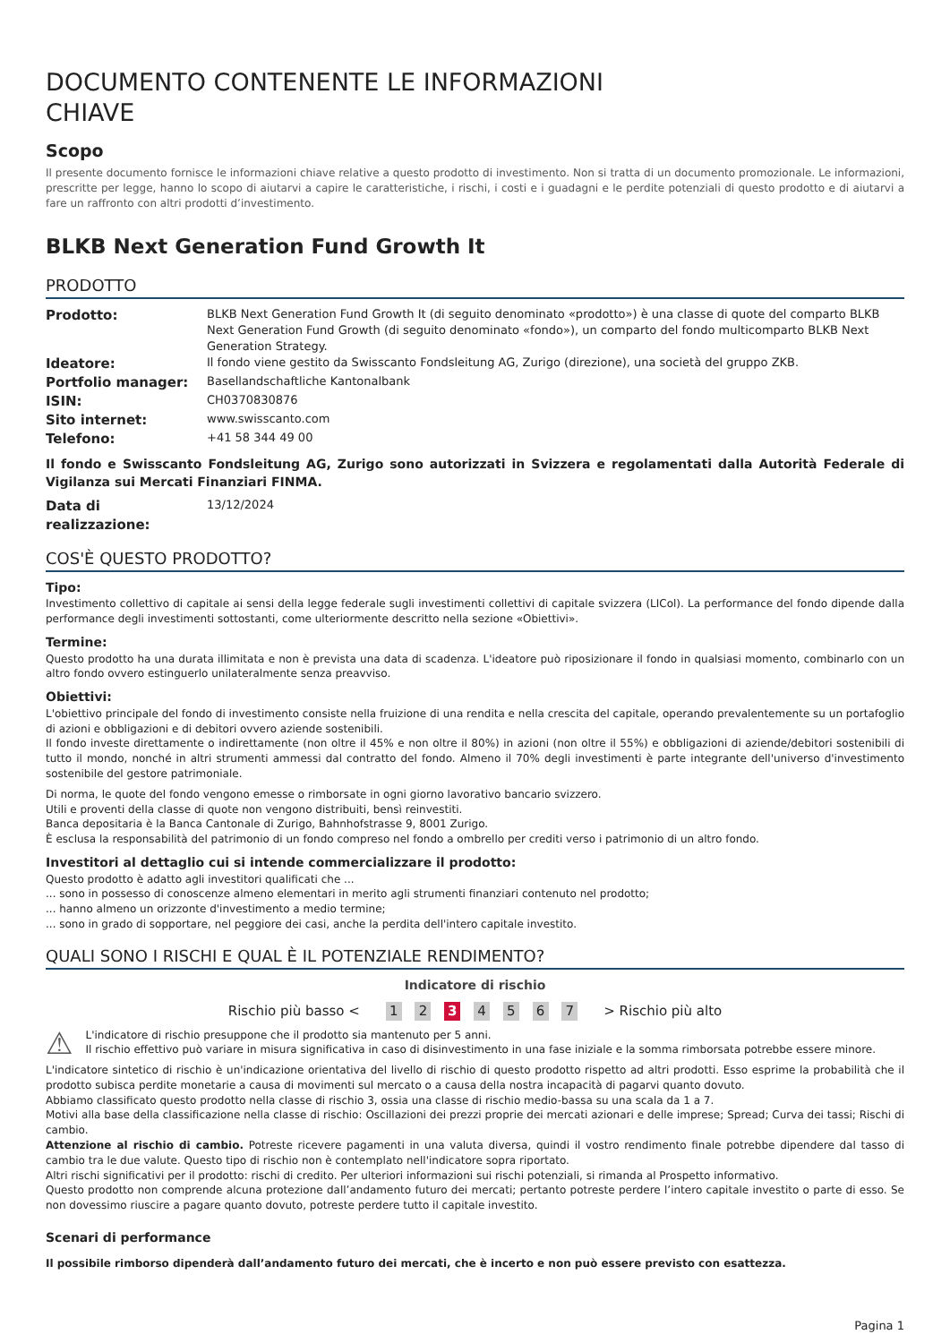DOCUMENTO CONTENENTE LE INFORMAZIONI CHIAVE
Scopo
Il presente documento fornisce le informazioni chiave relative a questo prodotto di investimento. Non si tratta di un documento promozionale. Le informazioni, prescritte per legge, hanno lo scopo di aiutarvi a capire le caratteristiche, i rischi, i costi e i guadagni e le perdite potenziali di questo prodotto e di aiutarvi a fare un raffronto con altri prodotti d’investimento.
BLKB Next Generation Fund Growth It
PRODOTTO
| Prodotto: | BLKB Next Generation Fund Growth It (di seguito denominato «prodotto») è una classe di quote del comparto BLKB Next Generation Fund Growth (di seguito denominato «fondo»), un comparto del fondo multicomparto BLKB Next Generation Strategy. |
| Ideatore: | Il fondo viene gestito da Swisscanto Fondsleitung AG, Zurigo (direzione), una società del gruppo ZKB. |
| Portfolio manager: | Basellandschaftliche Kantonalbank |
| ISIN: | CH0370830876 |
| Sito internet: | www.swisscanto.com |
| Telefono: | +41 58 344 49 00 |
Il fondo e Swisscanto Fondsleitung AG, Zurigo sono autorizzati in Svizzera e regolamentati dalla Autorità Federale di Vigilanza sui Mercati Finanziari FINMA.
| Data di realizzazione: | 13/12/2024 |
COS'È QUESTO PRODOTTO?
Tipo:
Investimento collettivo di capitale ai sensi della legge federale sugli investimenti collettivi di capitale svizzera (LICol). La performance del fondo dipende dalla performance degli investimenti sottostanti, come ulteriormente descritto nella sezione «Obiettivi».
Termine:
Questo prodotto ha una durata illimitata e non è prevista una data di scadenza. L'ideatore può riposizionare il fondo in qualsiasi momento, combinarlo con un altro fondo ovvero estinguerlo unilateralmente senza preavviso.
Obiettivi:
L'obiettivo principale del fondo di investimento consiste nella fruizione di una rendita e nella crescita del capitale, operando prevalentemente su un portafoglio di azioni e obbligazioni e di debitori ovvero aziende sostenibili.
Il fondo investe direttamente o indirettamente (non oltre il 45% e non oltre il 80%) in azioni (non oltre il 55%) e obbligazioni di aziende/debitori sostenibili di tutto il mondo, nonché in altri strumenti ammessi dal contratto del fondo. Almeno il 70% degli investimenti è parte integrante dell'universo d'investimento sostenibile del gestore patrimoniale.
Di norma, le quote del fondo vengono emesse o rimborsate in ogni giorno lavorativo bancario svizzero.
Utili e proventi della classe di quote non vengono distribuiti, bensì reinvestiti.
Banca depositaria è la Banca Cantonale di Zurigo, Bahnhofstrasse 9, 8001 Zurigo.
È esclusa la responsabilità del patrimonio di un fondo compreso nel fondo a ombrello per crediti verso i patrimonio di un altro fondo.
Investitori al dettaglio cui si intende commercializzare il prodotto:
Questo prodotto è adatto agli investitori qualificati che ...
... sono in possesso di conoscenze almeno elementari in merito agli strumenti finanziari contenuto nel prodotto;
... hanno almeno un orizzonte d'investimento a medio termine;
... sono in grado di sopportare, nel peggiore dei casi, anche la perdita dell'intero capitale investito.
QUALI SONO I RISCHI E QUAL È IL POTENZIALE RENDIMENTO?
Indicatore di rischio
Rischio più basso < 1 2 3 4 5 6 7 > Rischio più alto
⚠
L'indicatore di rischio presuppone che il prodotto sia mantenuto per 5 anni.
Il rischio effettivo può variare in misura significativa in caso di disinvestimento in una fase iniziale e la somma rimborsata potrebbe essere minore.
L'indicatore sintetico di rischio è un'indicazione orientativa del livello di rischio di questo prodotto rispetto ad altri prodotti. Esso esprime la probabilità che il prodotto subisca perdite monetarie a causa di movimenti sul mercato o a causa della nostra incapacità di pagarvi quanto dovuto.
Abbiamo classificato questo prodotto nella classe di rischio 3, ossia una classe di rischio medio-bassa su una scala da 1 a 7.
Motivi alla base della classificazione nella classe di rischio: Oscillazioni dei prezzi proprie dei mercati azionari e delle imprese; Spread; Curva dei tassi; Rischi di cambio.
Attenzione al rischio di cambio. Potreste ricevere pagamenti in una valuta diversa, quindi il vostro rendimento finale potrebbe dipendere dal tasso di cambio tra le due valute. Questo tipo di rischio non è contemplato nell'indicatore sopra riportato.
Altri rischi significativi per il prodotto: rischi di credito. Per ulteriori informazioni sui rischi potenziali, si rimanda al Prospetto informativo.
Questo prodotto non comprende alcuna protezione dall’andamento futuro dei mercati; pertanto potreste perdere l’intero capitale investito o parte di esso. Se non dovessimo riuscire a pagare quanto dovuto, potreste perdere tutto il capitale investito.
Scenari di performance
Il possibile rimborso dipenderà dall’andamento futuro dei mercati, che è incerto e non può essere previsto con esattezza.
Pagina 1